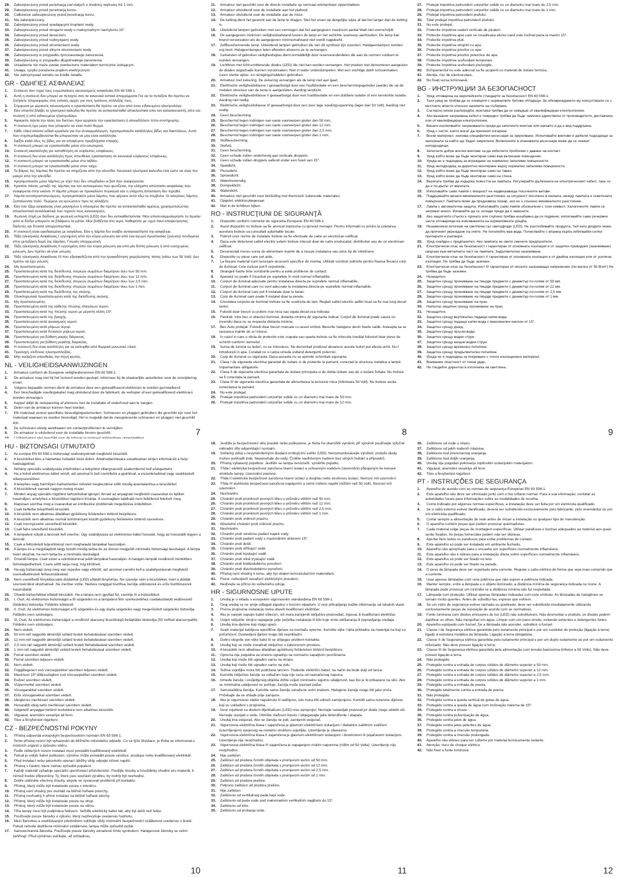28. Zabezpieczony przed penetracją ciał stałych o średnicy większej niż 1 mm.
29. Zabezpieczony przed penetracją kurzu.
30. Całkowicie zabezpieczony przed penetracją kurzu.
31. Nie zabezpieczony.
32. Zabezpieczony przed spadającymi kroplami wody.
33. Zabezpieczony przed strugami wody o maksymalnym nachyleniu 15°.
34. Zabezpieczony przed deszczem.
35. Zabezpieczony przed rozbryzgami wody.
36. Zabezpieczony przed strumieniami wody.
37. Zabezpieczony przed silnymi strumieniami wody.
38. Zabezpieczony w przypadku tymczasowego zanurzenia.
39. Zabezpieczony w przypadku długotrwałego zanurzenia.
40. Urządzenie nie może zostac powleczone materiałem termicznie izolującym.
41. Uwaga, ryzyko porażenia prądem elektrycznym.
42. Nie zatrzymywać wzroku na źródle światła.
GR - ΟΔΗΓΙΕΣ ΑΣΦΑΛΕΙΑΣ
1. Συσκευή που τηρεί τους ευρωπαϊκούς κανονισμούς ασφαλείας EN 60 598-1.
2. Αυτή η συσκευή δεν μπορεί να πεταχτεί σαν τα κανονικά αστικά απορρίμματα Για να τα πετάξετε θα πρέπει να ζητήσετε πληροφορίες στις τοπικές αρχές για τους τρόπους σύλλεξής τους.
3. Σύμφωνα με μερικούς κανονισμούς η εγκατάσταση θα πρέπει να γίνει από έναν ειδικευμένο ηλεκτρολόγο.
4. Εάν υποστεί βλάβη το ηλεκτρικό καλώδιο θα πρέπει να αντικατασταθεί αποκλειστικά από τον κατασκευαστή, από τον πωλητή ή από ειδικευμένο ηλεκτρολόγο.
5. Αφαιρείτε πάντα την τάση του δικτύου πριν αρχίσετε την εγκατάσταση ή οποιοδήποτε τύπο συντήρησης.
6. Η συσκευή έχει μέρη που μπορούν να είναι πολύ θερμά.
7. Κάθε υλικό απαιτεί ειδικά εργαλεία για την συναρμολόγηση. Χρησιμοποιείτε κατάλληλες βίδες και δακτύλιους. Αυτά που συμπεριλαμβάνονται θα μπορούσαν να μην είναι κατάλληλα.
8. Σφίξτε καλά όλες τις βίδες για να αποφύγετε προβλήματα επαφής.
9. Η συσκευή μπορεί να εγκατασταθεί μόνο στο εσωτερικό.
10. Συσκευή ακατάλληλη για τοποθέτηση σε εύφλεκτες επιφάνειες.
11. Η συσκευή δεν είναι κατάλληλη προς απευθείας εγκατάσταση σε κανονικά εύφλεκτες επιφάνειες.
12. Η συσκευή μπορεί να εγκατασταθεί μόνο στο ταβάνι.
13. Η συσκευή μπορεί να εγκατασταθεί μόνο στον τοίχο.
14. Το βάρος της λάμπας θα πρέπει να στηρίζεται από την αλυσίδα. Κανονικό ηλεκτρικό καλώδιο έτσι ώστε να είναι πιο μακρύ από την αλυσίδα.
15. Χρησιμοποιείτε μόνο λάμπες με ισχύ που δεν υπερβαίνει οι βατ που αναφέρονται.
16. Κρατάτε πάντα, μεταξύ της λάμπας και του αντικειμένου που φωτίζεται, την ελάχιστη απόσταση ασφαλείας που αναφέρεται στην εικόνα. Η λάμπα μπορεί να προκαλέσει πυρκαγιά εάν η ελάχιστη απόσταση δεν τηρηθεί.
17. Λάμπα αυτοπροστατευόμενη. Χρησιμοποιείτε μόνο λάμπες που φέρουν αυτό εδώ το σύμβολο. Οι αλογόνες λάμπες ζεσταίνονται πολύ. Περίμενε να κρυώσουν πριν τις αλλάξετε.
18. Εάν ένα τζάμι ασφαλείας είναι ραγισμένο ή σπασμένο θα πρέπει να αντικατασταθεί αμέσως χρησιμοποιώντας αποκλειστικά ανταλλακτικά που τηρούν τους κανονισμούς.
19. Φωτεινή πηγή με διόδους με φωτεινή εκπομπή (LED) που δεν αντικαθιστούνται. Μην αποσυναρμολογήστε το προϊόν γιατί οι δίοδοι μπορούν να βλάψουν τα μάτια. Μην βυθίζεται στο νερό. Καθαρίστε με υγρό πανί αποφεύγοντας διαλυτές και δυνατά απορρυπαντικά.
20. Η συσκευή είναι εφοδιασμένη με ασφάλεια. Εάν η λάμπα δεν ανάβει αντικαταστήστε την ασφάλεια.
21. Τάξη ηλεκτρικής Ασφάλειας I εγγυημένη από την κύρια μόνωση και από ένα αγωγό προστασίας (γείωση) συνδεμένο στην μεταλλική δομή της λάμπας. Γείωση υποχρεωτική.
22. Τάξη ηλεκτρικής Ασφάλειας II εγγυημένη από την κύρια μόνωση και από μία διπλή μόνωση ή από ενισχυμένη μόνωση. Δεν πρέπει να γίνει γείωση.
23. Τάξη ηλεκτρικής Ασφάλειας III που εξασφαλίζεται από την τροφοδότηση χαμηλώτατης τάσης (κάτω των 50 Volt). Δεν πρέπει να έχει γείωση.
24. Μη προστατευμένη.
25. Προστατευμένη κατά της διείσδυσης στερεών σωμάτων διαμέτρου άνω των 50 mm.
26. Προστατευμένη κατά της διείσδυσης στερεών σωμάτων διαμέτρου άνω των 12 mm.
27. Προστατευμένη κατά της διείσδυσης στερεών σωμάτων διαμέτρου άνω των 2,5 mm.
28. Προστατευμένη κατά της διείσδυσης στερεών σωμάτων διαμέτρου άνω των 1 mm.
29. Προστατευμένη κατά της διείσδυσης της σκόνης.
30. Ολοκληρωτικά προστατευμένη κατά της διείσδυσης σκόνης.
31. Μη προστατευμένη.
32. Προστατευμένη κατά της κάθετης πτώσης σταγόνων νερού.
33. Προστατευμένη κατά της πτώσης νερού με μέγιστη κλίση 15º.
34. Προστατευμένη κατά της βροχής.
35. Προστατευμένη κατά ψεκασμούς νερού.
36. Προστατευμένη κατά ρίψεων νερού.
37. Προστατευμένη κατά δυνατών ρίψεων νερού.
38. Προστατευμένη για βύθιση μικρής διάρκειας.
39. Προστατευμένη για βύθιση μεγάλης διαρκείας.
40. Η συσκευή δεν είναι κατάλληλη για να καλυφθεί από θερμικά μονωτικό υλικό.
41. Προσοχή, κίνδυνος ηλεκτροπληξίας.
42. Μην κοιτάζετε απευθείας την πηγή φωτός.
NL - VEILIGHEIDSAANWIJZINGEN
1. Armatuur conform de Europese veiligheidsnormen EN 60 598-1.
2. De armatuur mag niet bij het huisvuil worden gestopt. Informeer bij de plaatselijke autoriteiten voor de verwijdering ervan.
3. Volgens bepaalde normen dient de armatuur door een gekwalificeerd elektricien te worden geïnstalleerd.
4. Een beschadigde voedingskabel mag uitsluitend door de fabrikant, de verkoper of een gekwalificeerd elektricien worden vervangen.
5. Koppel altijd de netspanning af alvorens met de installatie of onderhoud aan te vangen.
6. Delen van de armatuur kunnen heet worden.
7. Elk materiaal vereist specifieke bevestigingselementen. Schroeven en pluggen gebruiken die geschikt zijn voor het materiaal waaraan ze worden bevestigd. Het is mogelijk dat de meegeleverde schroeven en pluggen niet geschikt zijn.
8. De schroeven stevig aandraaien om contactproblemen te vermijden.
9. De armatuur is uitsluitend voor de installatie binnen geschikt.
10. Lichtarmatuur niet geschikt voor de inbouw in normaal ontvlambare oppervlakken
7
11. Armatuur niet geschikt voor de directe installatie op normaal ontvlambare oppervlakken.
12. Armatuur uitsluitend voor de installatie aan het plafond.
13. Armatuur uitsluitend voor de installatie aan de muur.
14. De ketting dient het gewicht van de lamp te dragen. Stel het snoer op dergelijke wijze af dat het langer dan de ketting is.
15. Uitsluitend lampen gebruiken met een vermogen dat het aangegeven maximum aantal Watt niet overschrijdt.
16. De aangegeven minimum veiligheidsafstand tussen de lamp en het verlichte voorwerp aanhouden. De lamp kan brand veroorzaken als de aangegeven minimumafstand niet wordt nageleefd.
17. Zelfbeschermende lamp. Uitsluitend lampen gebruiken die van dit symbool zijn voorzien. Halogeenlampen worden erg heet. Halogeenlampen laten afkoelen alvorens ze te vervangen.
18. Gebarsten of gebroken veiligheidsglas dient onmiddellijk door reserveonderdelen die aan de normen voldoen te worden vervangen.
19. Lichtbron met licht-emitterende diodes (LED) die niet kan worden vervangen. Het product niet demonteren aangezien de diodes oogschade kunnen veroorzaken. Niet in water onderdompelen. Met een vochtige doek schoonmaken. Geen sterke oplos- en reinigingsmiddelen gebruiken.
20. Armatuur met zekering. De zekering vervangen als de lamp niet aan gaat.
21. Elektrische veiligheidsklasse I gewaarborgd door een hoofdisolatie en een beschermingsgeleider (aarde) die op de metalen structuur van de lamp is aangesloten. Aarding verplicht.
22. Elektrische veiligheidsklasse II gewaarborgd door een hoofdisolatie en een dubbele isolatie of een versterkte isolatie. Aarding niet nodig.
23. Elektrische veiligheidsklasse III gewaarborgd door een zeer lage voedingsspanning (lager dan 50 Volt). Aarding niet nodig.
24. Geen bescherming.
25. Beschermd tegen indringen van vaste voorwerpen groter dan 50 mm.
26. Beschermd tegen indringen van vaste voorwerpen groter dan 12 mm.
27. Beschermd tegen indringen van vaste voorwerpen groter dan 2,5 mm.
28. Beschermd tegen indringen van vaste voorwerpen groter dan 1 mm.
29. Stofbescherming.
30. Stofvrij.
31. Geen bescherming.
32. Geen schade indien onderhevig aan verticale druppels.
33. Geen schade indien druppels vallend onder een hoek van 15°.
34. Spatdicht.
35. Plensdicht.
36. Sproeidicht.
37. Waterbestendig.
38. Dompeldicht.
39. Waterdicht.
40. Armatuur niet geschikt voor bekleding met thermisch isolerende materialen.
41. Opgelet, elektrocutiegevaar.
42. Niet in de lichtbron kijken.
RO - INSTRUCŢIUNI DE SIGURANŢĂ
1. Dispozitiv conform normelor de siguranta Europene EN 60 598-1.
2. Acest dispozitiv nu trebuie sa fie aruncat impreuna cu gunoiul menajer. Pentru informatii cu privire la coletarea acestora trebuie sa consultati autoritatile locale.
3. Potrivit unor norme de instalare trebuie sa fie efectuate de catre un electrician calificat.
4. Daca este deteriorat cablul electric extern trebuie inlocuit doar de catre producator, distribuitor sau de un electrician calificat.
5. Deconectati mereu sursa de alimentare inainte de a incepe instalarea sau orice tip de intretinere.
6. Dispozitiv cu piese care pot arde.
7. La fiecare material sunt necesare accesorii specifice de montaj. Utilizati suruburi potrivite pentru fixarea fiecarui corp de iluminat. Cele incluse pot fi nepotrivite.
8. Strangeti foarte bine suruburile pentru a evita probleme de contact.
9. Aparatul nu poate fi încastrat pe suprafeţe în mod normal inflamabile.
10. Corpuri de iluminat adecvate pentru instalarea directa pe suprafete normal inflamabile.
11. Corpuri de iluminat care nu sunt adecvate la instalarea directa pe suprafete normal inflamabile.
12. Corpuri de iluminat care pot fi instalate doar la tavan.
13. Corp de iluminat care poate fi instalat doar la perete.
14. Greutatea corpului de iluminat trebuie sa fie sustinuta de lant. Reglati cablul electric astfel incat sa fie mai lung decat lantul.
15. Folositi doar becuri cu putere mai mica sau egala decat cea indicata.
16. Pastrati, intre bec si obiectul iluminat, distanta minima de siguranta indicat. Corpul de iluminat poate cauza un incendiu daca nu se respecta distanta minima.
17. Bec Auto protejat. Folositi doar becuri marcate cu acest simbol. Becurile halogene devin foarte calde. Asteapta sa se raceasca inainte de a-l inlocui.
18. In cazul in care o sticla de protectie este crapata sau sparta trebuie sa fie inlocuita imediat folosind doar piese de schimb conform normelor.
19. Sursa de lumina cu leduri, nu se inlocuiesc. Nu demontati produsul deoarece aceste leduri pot afecta ochii. Nu-l introduceti in apa. Curatati cu o carpa umeda evitand detergenti puternici.
20. Corp de iluminat cu siguranta. Daca aceasta nu se aprinde schimbati siguranta.
21. Clasa I de siguranta electrica garantat de isolare si de protectie la pamant, conectat la structura metalica a lampii. Impamantare obligatorie.
22. Clasa II de siguranta electrica garantata de izolare principala si de dubla izolare sau de o izolare fortata. Nu trebuie sa fi conectata la pamant.
23. Clasa III de siguranta electrica garantata de alimentarea la tensiune mica (inferioara 50 Volt). Nu trebuie avuta conectarea la pamant.
24. Nu este protejat.
25. Protejat impotriva patrunderii corpurilor solide cu un diametru mai mare de 50 mm.
26. Protejat impotriva patrunderii corpurilor solide cu un diametru mai mare de 12 mm.
8
27. Protejat impotriva patrunderii corpurilor solide cu un diametru mai mare de 2,5 mm.
28. Protejat impotriva patrunderii corpurilor solide cu un diametru mai mare de 1 mm.
29. Protejat impotriva patrunderii prafului.
30. Total protejat impotriva patrunderii prafului.
31. Nu este protejat.
32. Protectie impotriva caderii verticale de picaturi.
33. Protectie impotriva apei care se incadreaza atunci cand este inclinat pana la maxim 15°.
34. Protectie impotriva ploii.
35. Protectie impotriva stropirii cu apa.
36. Protectie impotriva jeturilor cu apa.
37. Protectie impotriva jeturilor puternice de apa.
38. Protectie impotriva scufundarii temporare
39. Protectie impotriva scufundarii prelungite.
40. Echipamentul nu este adecvat sa fie acoperit cu material de izolare termica.
41. Atenţie, risc de electrocutare.
42. Nu fixaţi sursa luminoasă.
BG - ИНСТРУКЦИИ ЗА БЕЗОПАСНОСТ
1. Уред отговарящ на европейските стандарти за безопасност EN 60 598-1.
2. Тази уред не трябва да се изхвърля с нормалните битови отпадъци. За обезвреждането му консултирате се с местните власти относно начините на събиране.
3. Съгласно някои разпоредби, монтажа трябва да се извърши от квалифициран електротехник.
4. Ако външния захранващ кабел е повреден трябва да бъде заменен единствено от производителя, доставчика или от квалифициран електротехник.
5. Винаги изключвайте захранването преди да започнете монтаж или какъвто и да е вид поддръжка.
6. Уред с части, които могат да причинят изгаряне.
7. Всеки материал, изисква специфични аксесоари за закрепване. Използвайте винтове и дюбели подходящи за материала за който ще бъдат закрепени. Включените в опаковката аксесоари може да се окажат неподходящи.
8. Затегнете добре всички винтове за да избегнете проблеми с даване на контакт.
9. Уред който може да бъде монтиран само във вътрешни помещения.
10. Уреда не е подходящ за вграждане на нормално запалими повърхности.
11. Уред неподходящ за директно монтиране върху нормално запалими повърхности.
12. Уред който може да бъде монтиран само на таван.
13. Уред който може да бъде монтиран само на стена.
14. Веригата трябва да издържа тежестта на лампата. Регулирайте дължината на електрическият кабел, така че да е по-дълъг от веригата.
15. Използвайте само лампи с мощност не надвишаваща посочените ватове.
16. Поддържайте винаги минималното разстояние за сигурност посочено в иконата, между лампата и осветената повърхност. Лампата може да предизвика пожар, ако не е спазено минималното разстояние.
17. Лампа с автоматична защита. Използвайте само лампи обозначени с този символ. Халогенните лампи се загряват много. Изчакайте да се охлади преди да я замените.
18. Ако защитното стъкло е пукнато или счупено трябва незабавно да се подмени, използвайте само резервни части отговарящи на изискванията на нормативната уредба.
19. Незаменяем източник на светлина със светодиоди (LED). Не разглобявайте продукта, тъй като диодите може да причинят увреждане на очите. Не потапяйте във вода. Почиствайте с влажна кърпа избягвайки силни препарати и разтвори.
20. Уред снабден с предпазител. Ако лампата не свети сменете предпазителя.
21. Електрически клас на безопасност I гарантиран от основната изолация и от защитен проводник (заземяване) свързан към металната част на лампата. Задължително заземяване.
22. Електрически клас на безопасност II гарантиран от основната изолация и от двойна изолация или от усилена изолация .Не трябва да бъде заземен.
23. Електрически клас на безопасност III гарантиран от ниското захранващо напрежение (по-малко от 50 Волт) Не трябва да бъде заземен.
24. Незащитен.
25. Защитен срещу проникване на твърди предмети с диаметър по-голям от 50 мм.
26. Защитен срещу проникване на твърди предмети с диаметър по-голям от 12 мм.
27. Защитен срещу проникване на твърди предмети с диаметър по-голям от 2,5 мм.
28. Защитен срещу проникване на твърди предмети с диаметър по-голям от 1 мм.
29. Защитен срещу проникване на прах.
30. Напълно защитен срещу проникване на прах.
31. Незащитен.
32. Защитен срещу вертикално падащи капки вода.
33. Защитен срещу падащи капки вода с максимален наклон от 15°.
34. Защитен срещу дъжд.
35. Защитен срещу пръски води.
36. Защитен срещу водни струи.
37. Защитен срещу мощни водни струи.
38. Защитен срещу временно потапяне.
39. Защитен срещу продължително потапяне.
40. Уреда не е подходящ за покриване с топло изолационен материал.
41. Внимание опастност от токов удар.
42. Не гледайте директно в източника на светлина.
9
HU - BIZTONSÁGI ÚTMUTATÓ
1. Az európai EN 60 598-1 biztonsági szabványoknak megfelelő készülék.
2. A készüléket tilos a háztartási hulladék közé dobni. Ártalmatlanítására vonatkozóan kérjen információt a helyi hatóságoknál.
3. Néhány speciális szabályozás értelmében a telepítést villanyszerelő szakemberrel kell elvégeztetni.
4. Ha a külső elektromos kábel sérült, azt azonnal ki kell cseréltetni a gyártóval, a viszonteladóval vagy szakképzett villanyszerelővel.
5. A telepítés vagy bármilyen karbantartási művelet megkezdése előtt mindig áramtalanítsa a készüléket.
6. A készüléknek vannak nagyon meleg részei.
7. Minden anyag speciális rögzítési tartozékokat igényel. Annak az anyagnak megfelelő csavarokat és tipliket használjon, amelyhez a készüléket rögzíteni kívánja. A csomagban található nem feltétlenül felelnek meg.
8. Alaposan szorítsa meg a csavarokat az érintkezési problémák megelőzése érdekében.
9. Csak beltérbe telepíthető készülék.
10. A készülék nem alkalmas általában gyúlékony felületeken történő beépítésre.
11. A készülék nem alkalmas normál körülmények között gyúlékony felületekre történő szerelésre.
12. Csak mennyezetre szerelhető készülék.
13. Csak falra szerelhető készülék.
14. A lámpatest súlyát a láncnak kell viselnie. Úgy szabályozza az elektromos kábel hosszát, hogy az hosszabb legyen a láncnál.
15. Csak a feltüntetett teljesítményt nem meghaladó lámpákat használjon.
16. A lámpa és a megvilágított tárgy között mindig tartsa be az ikonon megjelölt minimális biztonsági távolságot. A lámpa tüzet okozhat, ha nem tartja be a minimális távolságot.
17. Önvédő lámpa. Csak ezzel a szimbólummal jelölt lámpákat használjon. A halogén lámpák rendkívüli mértékben felmelegedhetnek. Csere előtt várja meg, míg kihűlnek.
18. Ha egy biztonsági üveg meg van repedve vagy eltörött, azt azonnal cserélni kell a szabályozásnak megfelelő cserealkatrészek felhasználásával.
19. Nem cserélhető fénykibocsátó diódákkal (LED) ellátott fényforrás. Ne szerelje szét a készüléket, mert a diódák szemsérülést okozhatnak. Ne merítse vízbe. Nedves ronggyal tisztítsa, kerülje oldószerek és erős tisztítószerek használatát.
20. Olvadó biztosítékkal ellátott készülék. Ha a lámpa nem gyullad fel, cserélje ki a biztosítékot.
21. I. Oszt. Az elektromos biztonságot a fő szigetelés és a lámpatest fém szerkezetéhez csatlakoztatott védővezető (földelés) biztosítja. Földelés kötelező.
22. II. Oszt. Az elektromos biztonságot a fő szigetelés és egy dupla szigetelés vagy megerősített szigetelés biztosítja. Földelés nem szükséges.
23. III. Oszt. Az elektromos biztonságot a rendkívül alacsony feszültségű betáplálás biztosítja (50 Voltnál alacsonyabb). Földelés nem szükséges.
24. Nem védett.
25. 50 mm-nél nagyobb átmérőjű szilárd testek behatolásával szemben védett.
26. 12 mm-nél nagyobb átmérőjű szilárd testek behatolásával szemben védett.
27. 2,5 mm-nél nagyobb átmérőjű szilárd testek behatolásával szemben védett.
28. 1 mm-nél nagyobb átmérőjű szilárd testek behatolásával szemben védett.
29. Porral szemben védett.
30. Porral szemben teljesen védett.
31. Nem védett.
32. Függőlegesen eső vízcseppekkel szemben teljesen védett.
33. Maximum 15º dőlésszögben eső vízcseppekkel szemben védett.
34. Esővel szemben védett.
35. Vízpermettel szemben védett.
36. Vízsugarakkal szemben védett.
37. Erős vízsugarakkal szemben védett.
38. Ideiglenes merítéssel szemben védett.
39. Hosszabb ideig tartó merítéssel szemben védett.
40. Szigetelő anyaggal történő burkolásra nem alkalmas készülék.
41. Vigyázat, áramütés veszélye áll fenn.
42. Tilos a fényforrást rögzíteni.
CZ - BEZPEČNOSTNÍ POKYNY
1. Přístroj odpovídá evropským bezpečnostním normám EN 60 598-1.
2. Tento přístroj nesmí být vyhazován do běžného městského odpadu. Co se týče likvidace, je třeba se informovat u místních orgánů o způsobu sběru.
3. Podle některých norem instalaci musí provádět kvalifikovaný elektrikář.
4. Pokud je vnější kabel poškozen, výměnu může provádět pouze výrobce, prodejce nebo kvalifikovaný elektrikář.
5. Před instalací nebo jakoukoliv operací údržby vždy odpojte síťové napětí.
6. Přístroj s částmi, které mohou způsobit popálení.
7. Každý materiál vyžaduje speciální upevňovací příslušenství. Použijte šrouby a hmoždinky vhodné pro materiál, k němuž budou připevněny. Ty, které jsou součástí výrobku, by mohly být nevhodné.
8. Dobře utáhněte všechny šrouby, abyste se vyvarovali problémů při kontaktu.
9. Přístroj, který může být instalován pouze v interiéru.
10. Přístroj není vhodný pro montáž na běžně hořlavé povrchy.
11. Přístroj nevhodný k přímé instalaci na běžně hořlavé plochy.
12. Přístroj, který může být instalován pouze na strop.
13. Přístroj, který může být instalován pouze na stěnu.
14. Tíha lampy musí být podpírána řetězem. Seřiďte elektrický kabel tak, aby byl delší než řetěz.
15. Používejte pouze žárovky o výkonu, který nepřevyšuje uvedenou hodnotu.
16. Mezi žárovkou a osvětlovaným předmětem udržujte vždy minimální bezpečnostní vzdálenost uvedenou v ikoně. Pokud nebude dodržena minimální vzdálenost, lampa může způsobit požár.
17. Samoochranná žárovka. Používejte pouze žárovky označené tímto symbolem. Halogenové žárovky se velmi zahřívají. Před výměnou počkejte, až zchladnou.
10
18. Jestliže je bezpečnostní sklo prasklé nebo poškozené, je třeba ho okamžitě vyměnit, při výměně používejte výlučně náhradní díly odpovídající normám.
19. Světelný zdroj s nevyměnitelnými diodami emitujícími světlo (LED). Nerozmontovávejte výrobek, protože diody mohou poškodit zrak. Neponořujte do vody. Čistěte navlhčeným hadrem bez silných ředidel a přípravků.
20. Přístroj vybavený pojistkou. Jestliže se lampa nerozsvítí, vyměňte pojistku.
21. Třída I elektrická bezpečnost zaručena hlavní izolací a ochranným vodičem (uzemnění) připojeným ke kovové struktuře lampy. Uzemnění povinné.
22. Třída II elektrická bezpečnost zaručena hlavní izolací a dvojitou nebo zesílenou izolací. Nemusí mít uzemnění.
23. Třída III elektrická bezpečnost zaručena napájením o velmi nízkém napětí (nižším než 50 Volt). Nemusí mít uzemnění.
24. Nechráněn.
25. Chráněn proti proniknutí pevných těles o průměru větším než 50 mm.
26. Chráněn proti proniknutí pevných těles o průměru větším než 12 mm.
27. Chráněn proti proniknutí pevných těles o průměru větším než 2,5 mm.
28. Chráněn proti proniknutí pevných těles o průměru větším než 1 mm.
29. Chráněn proti vniknutí prachu.
30. Absolutně chráněn proti vniknutí prachu.
31. Nechráněn.
32. Chráněn proti svislému padání kapek vody.
33. Chráněn proti padání vody s maximálním sklonem 15º.
34. Chráněn proti dešti.
35. Chráněn proti stříkající vodě.
36. Chráněn proti tryskající vodě.
37. Chráněn proti silně tryskající vodě.
38. Chráněn proti krátkodobému ponoření.
39. Chráněn proti dlouhodobému ponoření.
40. Přístroj není vhodný k tomu, aby byl obalen termoizolačním materiálem.
41. Pozor, nebezpečí zasažení elektrickým proudem.
42. Nedívejte se přímo do světelného zdroje.
HR - SIGURNOSNE UPUTE
1. Uređaj je u skladu s europskim sigurnosnim standardima EN 60 598-1.
2. Ovaj uređaj se ne smije odlagati zajedno s kućnim otpadom. U vezi prikupljanja tražite informacije od lokalnih vlasti.
3. Prema propisima instalaciju treba obaviti kvalificirani električar.
4. Ako je vanjski napojni kabel oštećen, isti mora zamijeniti isključivo proizvođač, trgovac ili kvalificirani električar.
5. Uvijek isključite strujno napajanje prije početka instalacije ili bilo koje vrste održavanja ili popravljanja uređaja.
6. Uređaj ima djelove koji mogu opeći.
7. Svaki materijal zahtijeva specifične djelove za montažu opreme. Koristite vijke i tipla prikladne za materijal na koji su pričvršćeni. Dostavljeni djelovi mogu biti neprikladni.
8. Dobro stegnite sve vijke kako bi se izbjegao problem kontakta.
9. Uređaj koji se može instalirati isključivo u zatvorenom prostoru.
10. A készülék nem alkalmas általában gyúlékony felületeken történő beépítésre.
11. Oprema nije pogodna za izravnu ugradnju na normalno zapaljivim površinama.
12. Uređaj koji može biti ugrađen samo na stropu.
13. Uređaj koji može biti ugrađen samo na zidu.
14. Težina svjetiljke mora biti podržana lancem. Podesite električni kabel, na način da bude dulji od lanca.
15. Koristite isključivo žarulje sa voltažom koja nije veća od naznačenog napona.
16. Između žarulje i osvijetljenog objekta držite uvijek minimalnu sigurnu udaljenost, kao što je to prikazano na slici. Ako se minimalna udaljenost ne poštuje, žarulja može izazvati požar.
17. Samozaštitna žarulja. Koristite samo žarulje označene ovim znakom. Halogene žarulje mogu biti jako vruće. Pričekajte da se ohlade prije zamjene.
18. Ako je sigurnosno staklo napuknuto ili razbijeno, isto mora biti odmah zamijenjeno. Koristiti samo rezervne dijelove koji su usklađeni s propisima.
19. Izvor svjetlosti sa diodom blješkalicom (LED) nisu zamjenjivi. Nemojte rastavljati proizvod jer diode mogu oštetiti oči. Nemojte uranjati u vodu. Obrišite vlažnom krpom i izbjegavajte jake deterdžente i otapala.
20. Uređaj ima osigurač. Ako se žarulja ne pali, zamijeniti osigurač.
21. Sigurnosna električna klasa I zajamčena je glavnom električnom izolacijom i dodatnim zaštitnim vodičem (uzemljenjem) spojenog na metalnu strukturu svjetiljke. Uzemljenje je obavezno.
22. Sigurnosna električna klasa II zajamčena je glavnom električnom izolacijom i dvostrukom ili pojačanom izolacijom. Uzemljenje nije neophodno.
23. Sigurnosna električna klasa III zajamčena je napajanjem niskim naponima (nižim od 50 Volta). Uzemljenje nije neophodno.
24. Nije zaštićen
25. Zaštićen od prodora čvrstih objekata s promjerom većim od 50 mm.
26. Zaštićen od prodora čvrstih objekata s promjerom većim od 12 mm.
27. Zaštićen od prodora čvrstih objekata s promjerom većim od 2,5 mm.
28. Zaštićen od prodora čvrstih objekata s promjerom većim od 1 mm.
29. Zaštićen od prodora prašine.
30. Potpuno zaštićen od prodora prašine.
31. Nije zaštićen
32. Zaštićeno od vertikalnog pada kapi vode.
33. Zaštićeno od pada vode pod maksimalnim vertikalnim nagibom do 15°.
34. Zaštićeno od kiše.
35. Zaštićeno od prskanja vode.
11
36. Zaštićeno od vode u mlazu.
37. Zaštićeno od jakih vodenih mlazova.
38. Zaštićeno kod privremenog uranjanja.
39. Zaštićeno kod duljih uranjanja.
40. Uređaj nije pogodan pokrivanju toplinskim izolacijskim materijalom.
41. Vigyázat, áramütés veszélye áll fenn.
42. Tilos a fényforrást rögzíteni.
PT - INSTRUÇÕES DE SEGURANÇA
1. Aparelho de acordo com as normas de segurança Europeias EN 60 598-1.
2. Este aparelho não deve ser eliminado junto com o lixo urbano normal. Para a sua eliminação, contatar as autoridades locais para informações sobre as modalidades de recolha.
3. Como indicado por algumas normas específicas, a instalação deve ser feita por um eletricista qualificado.
4. Se o cabo externo estiver danificado, deverá ser substituído exclusivamente pelo fabricante, pelo revendedor ou por um eletricista qualificado.
5. Cortar sempre a alimentação de rede antes de iniciar a instalação ou qualquer tipo de manutenção.
6. O aparelho contém peças que podem provocar queimaduras.
7. Cada material exige peças de montagem específicas. Utilizar parafusos e buchas adequados ao material aos quais serão fixados. As peças fornecidas podem não ser idóneas.
8. Apertar bem todos os parafusos para evitar problemas de contato.
9. Este aparelho só pode ser instalado em ambiente fechado.
10. Aparelho não apropriado para o encastre em superfícies normalmente inflamáveis.
11. Este aparelho não é idóneo para a instalação direta sobre superfícies normalmente inflamáveis.
12. Este aparelho só pode ser fixado no teto.
13. Este aparelho só pode ser fixado na parede.
14. O peso da lâmpada deve ser suportado pela corrente. Regular o cabo elétrico de forma que seja mais comprido que a corrente.
15. Usar apenas lâmpadas com uma potência que não supere a potência indicada.
16. Manter sempre, entre a lâmpada e o objeto iluminado, a distância mínima de segurança indicada no ícone. A lâmpada pode provocar um incêndio se a distância mínima não for respeitada.
17. Lâmpada com proteção. Utilizar apenas lâmpadas indicadas com este símbolo. As lâmpadas de halogêneo se tornam muito quentes. Antes de substituí-las, esperar que esfriem.
18. Se um vidro de segurança estiver rachado ou quebrado, deve ser substituído imediatamente utilizando exclusivamente peças de reposição de acordo com as normativas.
19. Fonte luminosa com díodos emissores de luz (LED) não substituíveis. Não desmontar o produto, os díodos podem danificar os olhos. Não mergulhar em água. Limpar com um pano úmido, evitando solventes e detergentes fortes.
20. Aparelho equipado com fusível. Se a lâmpada não acender, substituir o fusível.
21. Classe I de Segurança elétrica garantida pelo isolamento principal e por um condutor de proteção (ligação à terra) ligado à estrutura metálica da lâmpada. Ligação à terra obrigatória.
22. Classe II de Segurança elétrica garantida pelo isolamento principal e por um duplo isolamento ou por um isolamento reforçado. Não deve possuir ligação à terra.
23. Classe III de Segurança elétrica garantida pela alimentação com tensão baixíssima (inferior a 50 Volts). Não deve possuir ligação à terra.
24. Não protegido.
25. Protegido contra a entrada de corpos sólidos de diâmetro superior a 50 mm.
26. Protegido contra a entrada de corpos sólidos de diâmetro superior a 12 mm.
27. Protegido contra a entrada de corpos sólidos de diâmetro superior a 2,5 mm.
28. Protegido contra a entrada de corpos sólidos de diâmetro superior a 1 mm.
29. Protegido contra a entrada de poeira.
30. Protegido totalmente contra a entrada de poeira.
31. Não protegido.
32. Protegido contra a queda vertical de gotas de água.
33. Protegido contra a queda de água com inclinação máxima de 15º.
34. Protegido contra a chuva.
35. Protegido contra pulverização de água.
36. Protegido contra jatos de água.
37. Protegido contra jatos potentes de água.
38. Protegido contra a imersão temporária.
39. Protegido contra a imersão prolongada.
40. Aparelho não idóneo para ser coberto por material termicamente isolante.
41. Atenção, risco de choque elétrico.
42. Não fixar a fonte luminosa.
12